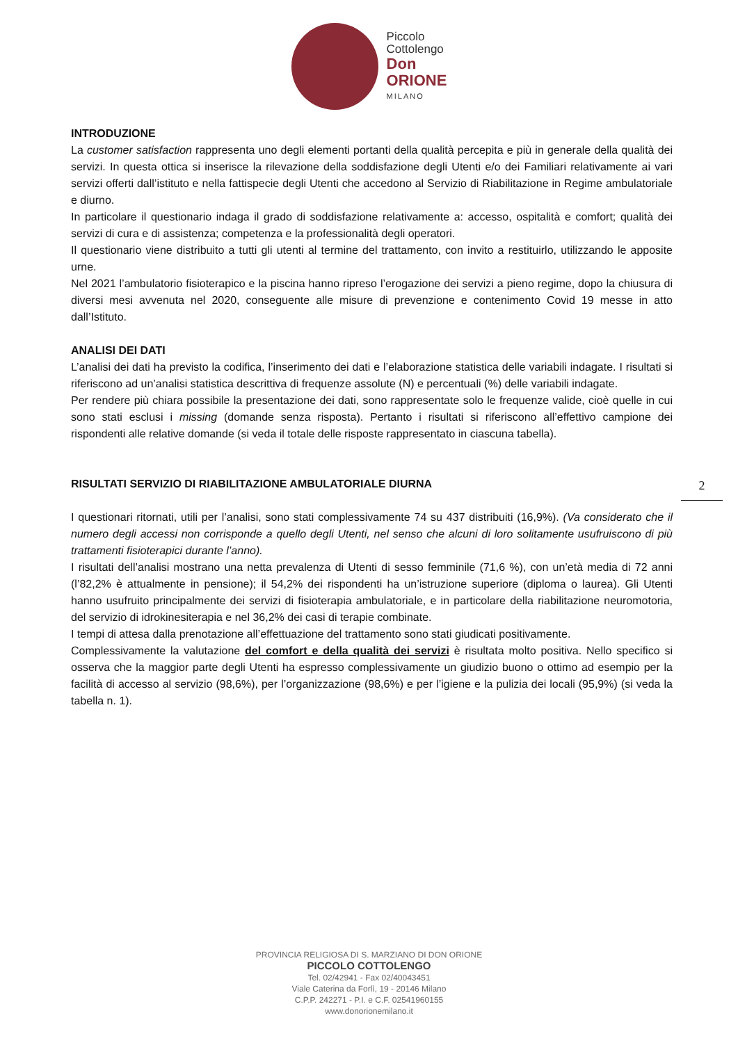Piccolo
Cottolengo
Don
ORIONE
MILANO
INTRODUZIONE
La customer satisfaction rappresenta uno degli elementi portanti della qualità percepita e più in generale della qualità dei servizi. In questa ottica si inserisce la rilevazione della soddisfazione degli Utenti e/o dei Familiari relativamente ai vari servizi offerti dall’istituto e nella fattispecie degli Utenti che accedono al Servizio di Riabilitazione in Regime ambulatoriale e diurno.
In particolare il questionario indaga il grado di soddisfazione relativamente a: accesso, ospitalità e comfort; qualità dei servizi di cura e di assistenza; competenza e la professionalità degli operatori.
Il questionario viene distribuito a tutti gli utenti al termine del trattamento, con invito a restituirlo, utilizzando le apposite urne.
Nel 2021 l’ambulatorio fisioterapico e la piscina hanno ripreso l’erogazione dei servizi a pieno regime, dopo la chiusura di diversi mesi avvenuta nel 2020, conseguente alle misure di prevenzione e contenimento Covid 19 messe in atto dall’Istituto.
ANALISI DEI DATI
L’analisi dei dati ha previsto la codifica, l’inserimento dei dati e l’elaborazione statistica delle variabili indagate. I risultati si riferiscono ad un’analisi statistica descrittiva di frequenze assolute (N) e percentuali (%) delle variabili indagate.
Per rendere più chiara possibile la presentazione dei dati, sono rappresentate solo le frequenze valide, cioè quelle in cui sono stati esclusi i missing (domande senza risposta). Pertanto i risultati si riferiscono all’effettivo campione dei rispondenti alle relative domande (si veda il totale delle risposte rappresentato in ciascuna tabella).
RISULTATI SERVIZIO DI RIABILITAZIONE AMBULATORIALE DIURNA
I questionari ritornati, utili per l’analisi, sono stati complessivamente 74 su 437 distribuiti (16,9%). (Va considerato che il numero degli accessi non corrisponde a quello degli Utenti, nel senso che alcuni di loro solitamente usufruiscono di più trattamenti fisioterapici durante l’anno).
I risultati dell’analisi mostrano una netta prevalenza di Utenti di sesso femminile (71,6 %), con un’età media di 72 anni (l’82,2% è attualmente in pensione); il 54,2% dei rispondenti ha un’istruzione superiore (diploma o laurea). Gli Utenti hanno usufruito principalmente dei servizi di fisioterapia ambulatoriale, e in particolare della riabilitazione neuromotoria, del servizio di idrokinesiterapia e nel 36,2% dei casi di terapie combinate.
I tempi di attesa dalla prenotazione all’effettuazione del trattamento sono stati giudicati positivamente.
Complessivamente la valutazione del comfort e della qualità dei servizi è risultata molto positiva. Nello specifico si osserva che la maggior parte degli Utenti ha espresso complessivamente un giudizio buono o ottimo ad esempio per la facilità di accesso al servizio (98,6%), per l’organizzazione (98,6%) e per l’igiene e la pulizia dei locali (95,9%) (si veda la tabella n. 1).
2
PROVINCIA RELIGIOSA DI S. MARZIANO DI DON ORIONE
PICCOLO COTTOLENGO
Tel. 02/42941 - Fax 02/40043451
Viale Caterina da Forlì, 19 - 20146 Milano
C.P.P. 242271 - P.I. e C.F. 02541960155
www.donorionemilano.it